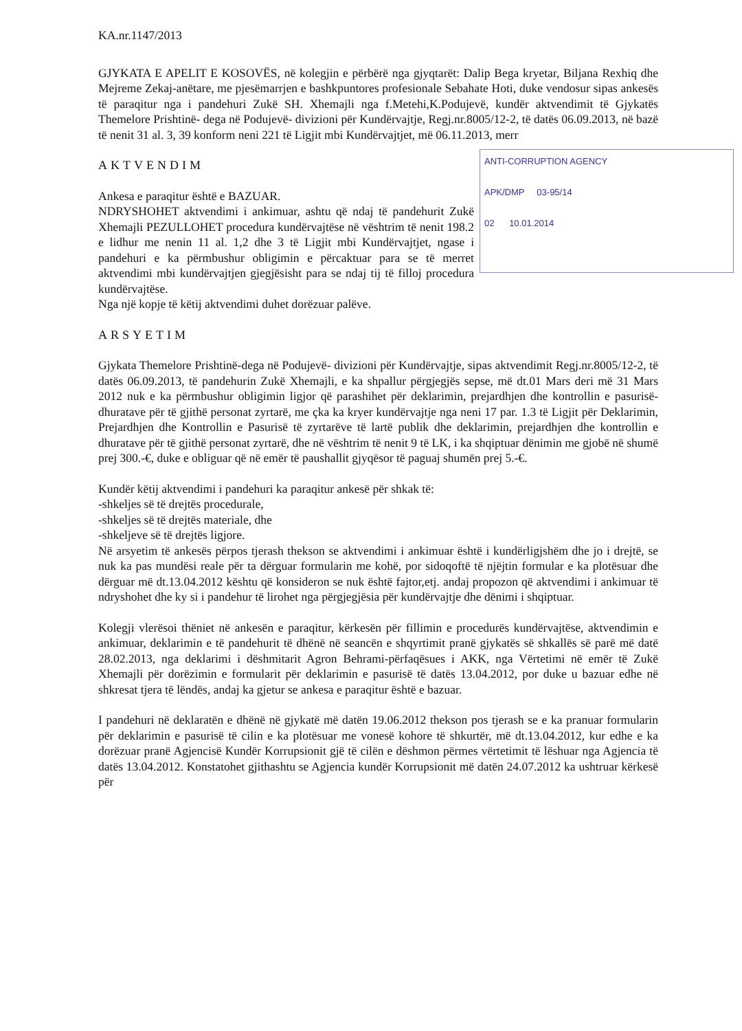KA.nr.1147/2013
GJYKATA E APELIT E KOSOVËS, në kolegjin e përbërë nga gjyqtarët: Dalip Bega kryetar, Biljana Rexhiq dhe Mejreme Zekaj-anëtare, me pjesëmarrjen e bashkpuntores profesionale Sebahate Hoti, duke vendosur sipas ankesës të paraqitur nga i pandehuri Zukë SH. Xhemajli nga f.Metehi,K.Podujevë, kundër aktvendimit të Gjykatës Themelore Prishtinë- dega në Podujevë- divizioni për Kundërvajtje, Regj.nr.8005/12-2, të datës 06.09.2013, në bazë të nenit 31 al. 3, 39 konform neni 221 të Ligjit mbi Kundërvajtjet, më 06.11.2013, merr
ANTI-CORRUPTION AGENCY
APK/DMP 03-95/14
02 10.01.2014
AKTVENDIM
Ankesa e paraqitur është e BAZUAR.
NDRYSHOHET aktvendimi i ankimuar, ashtu që ndaj të pandehurit Zukë Xhemajli PEZULLOHET procedura kundërvajtëse në vështrim të nenit 198.2 e lidhur me nenin 11 al. 1,2 dhe 3 të Ligjit mbi Kundërvajtjet, ngase i pandehuri e ka përmbushur obligimin e përcaktuar para se të merret aktvendimi mbi kundërvajtjen gjegjësisht para se ndaj tij të filloj procedura kundërvajtëse.
Nga një kopje të këtij aktvendimi duhet dorëzuar palëve.
ARSYETIM
Gjykata Themelore Prishtinë-dega në Podujevë- divizioni për Kundërvajtje, sipas aktvendimit Regj.nr.8005/12-2, të datës 06.09.2013, të pandehurin Zukë Xhemajli, e ka shpallur përgjegjës sepse, më dt.01 Mars deri më 31 Mars 2012 nuk e ka përmbushur obligimin ligjor që parashihet për deklarimin, prejardhjen dhe kontrollin e pasurisë- dhuratave për të gjithë personat zyrtarë, me çka ka kryer kundërvajtje nga neni 17 par. 1.3 të Ligjit për Deklarimin, Prejardhjen dhe Kontrollin e Pasurisë të zyrtarëve të lartë publik dhe deklarimin, prejardhjen dhe kontrollin e dhuratave për të gjithë personat zyrtarë, dhe në vështrim të nenit 9 të LK, i ka shqiptuar dënimin me gjobë në shumë prej 300.-€, duke e obliguar që në emër të paushallit gjyqësor të paguaj shumën prej 5.-€.
Kundër këtij aktvendimi i pandehuri ka paraqitur ankesë për shkak të:
-shkeljes së të drejtës procedurale,
-shkeljes së të drejtës materiale, dhe
-shkeljeve së të drejtës ligjore.
Në arsyetim të ankesës përpos tjerash thekson se aktvendimi i ankimuar është i kundërligjshëm dhe jo i drejtë, se nuk ka pas mundësi reale për ta dërguar formularin me kohë, por sidoqoftë të njëjtin formular e ka plotësuar dhe dërguar më dt.13.04.2012 kështu që konsideron se nuk është fajtor,etj. andaj propozon që aktvendimi i ankimuar të ndryshohet dhe ky si i pandehur të lirohet nga përgjegjësia për kundërvajtje dhe dënimi i shqiptuar.
Kolegji vlerësoi thëniet në ankesën e paraqitur, kërkesën për fillimin e procedurës kundërvajtëse, aktvendimin e ankimuar, deklarimin e të pandehurit të dhënë në seancën e shqyrtimit pranë gjykatës së shkallës së parë më datë 28.02.2013, nga deklarimi i dëshmitarit Agron Behrami-përfaqësues i AKK, nga Vërtetimi në emër të Zukë Xhemajli për dorëzimin e formularit për deklarimin e pasurisë të datës 13.04.2012, por duke u bazuar edhe në shkresat tjera të lëndës, andaj ka gjetur se ankesa e paraqitur është e bazuar.
I pandehuri në deklaratën e dhënë në gjykatë më datën 19.06.2012 thekson pos tjerash se e ka pranuar formularin për deklarimin e pasurisë të cilin e ka plotësuar me vonesë kohore të shkurtër, më dt.13.04.2012, kur edhe e ka dorëzuar pranë Agjencisë Kundër Korrupsionit gjë të cilën e dëshmon përmes vërtetimit të lëshuar nga Agjencia të datës 13.04.2012. Konstatohet gjithashtu se Agjencia kundër Korrupsionit më datën 24.07.2012 ka ushtruar kërkesë për